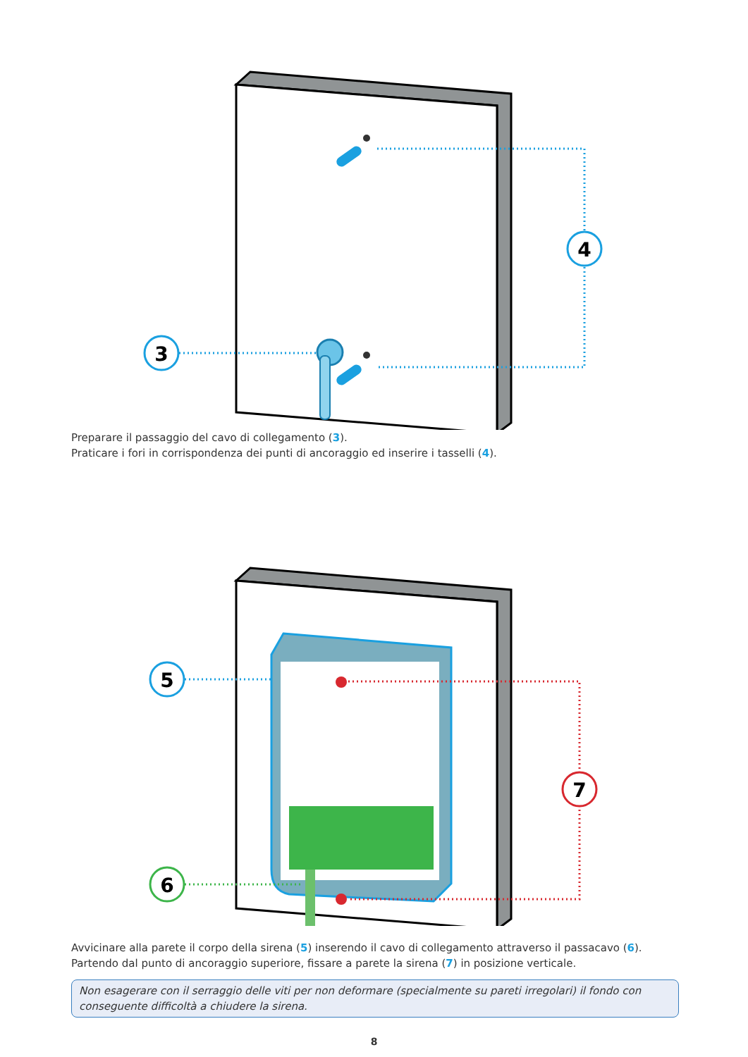4
3
Preparare il passaggio del cavo di collegamento (3).
Praticare i fori in corrispondenza dei punti di ancoraggio ed inserire i tasselli (4).
5
6
7
Avvicinare alla parete il corpo della sirena (5) inserendo il cavo di collegamento attraverso il passacavo (6).
Partendo dal punto di ancoraggio superiore, fissare a parete la sirena (7) in posizione verticale.
Non esagerare con il serraggio delle viti per non deformare (specialmente su pareti irregolari) il fondo con conseguente difficoltà a chiudere la sirena.
8